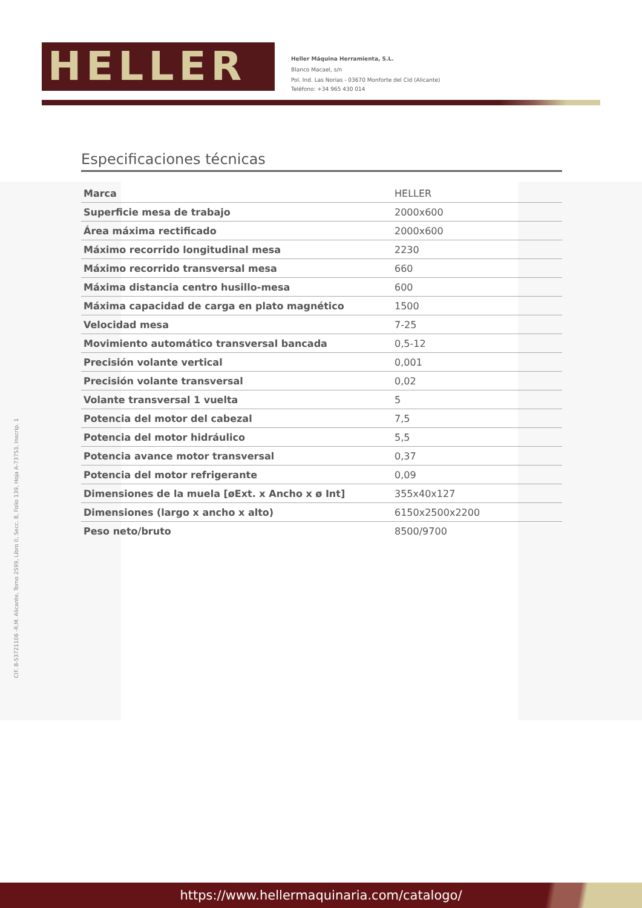HELLER
Heller Máquina Herramienta, S.L.
Blanco Macael, s/n
Pol. Ind. Las Norias - 03670 Monforte del Cid (Alicante)
Teléfono: +34 965 430 014
Especificaciones técnicas
| Marca | HELLER |
| Superficie mesa de trabajo | 2000x600 |
| Área máxima rectificado | 2000x600 |
| Máximo recorrido longitudinal mesa | 2230 |
| Máximo recorrido transversal mesa | 660 |
| Máxima distancia centro husillo-mesa | 600 |
| Máxima capacidad de carga en plato magnético | 1500 |
| Velocidad mesa | 7-25 |
| Movimiento automático transversal bancada | 0,5-12 |
| Precisión volante vertical | 0,001 |
| Precisión volante transversal | 0,02 |
| Volante transversal 1 vuelta | 5 |
| Potencia del motor del cabezal | 7,5 |
| Potencia del motor hidráulico | 5,5 |
| Potencia avance motor transversal | 0,37 |
| Potencia del motor refrigerante | 0,09 |
| Dimensiones de la muela [øExt. x Ancho x ø Int] | 355x40x127 |
| Dimensiones (largo x ancho x alto) | 6150x2500x2200 |
| Peso neto/bruto | 8500/9700 |
CIF. B-53721106 -R.M. Alicante, Tomo 2599, Libro 0, Secc. 8, Folio 139, Hoja A-73753, Inscrip. 1
https://www.hellermaquinaria.com/catalogo/